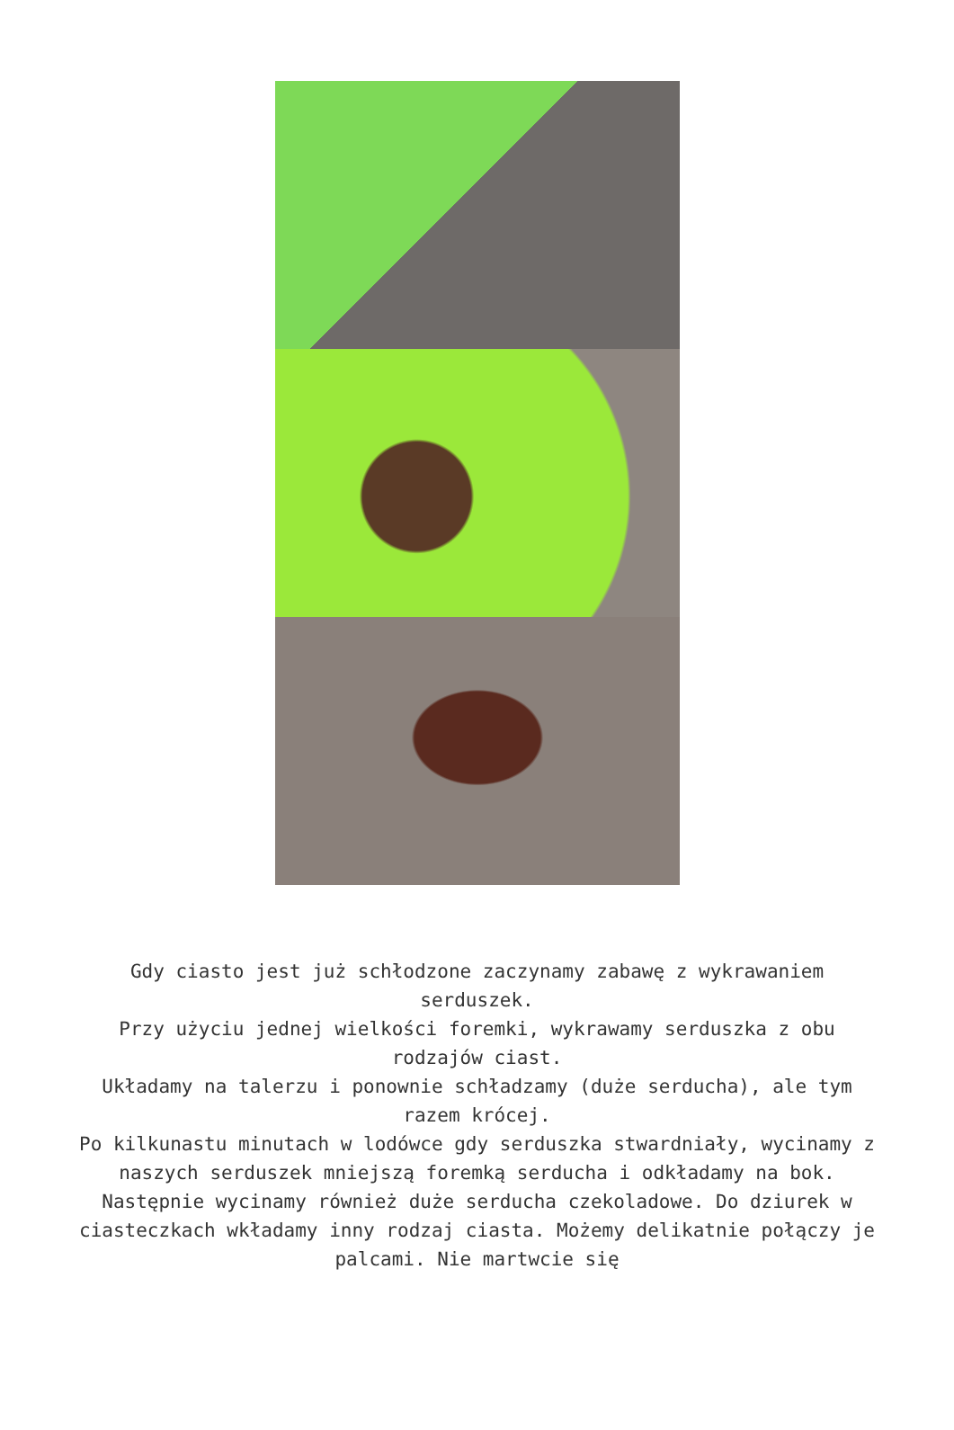Gdy ciasto jest już schłodzone zaczynamy zabawę z wykrawaniem serduszek.
Przy użyciu jednej wielkości foremki, wykrawamy serduszka z obu rodzajów ciast.
Układamy na talerzu i ponownie schładzamy (duże serducha), ale tym razem krócej.
Po kilkunastu minutach w lodówce gdy serduszka stwardniały, wycinamy z naszych serduszek mniejszą foremką serducha i odkładamy na bok. Następnie wycinamy również duże serducha czekoladowe. Do dziurek w ciasteczkach wkładamy inny rodzaj ciasta. Możemy delikatnie połączy je palcami. Nie martwcie się